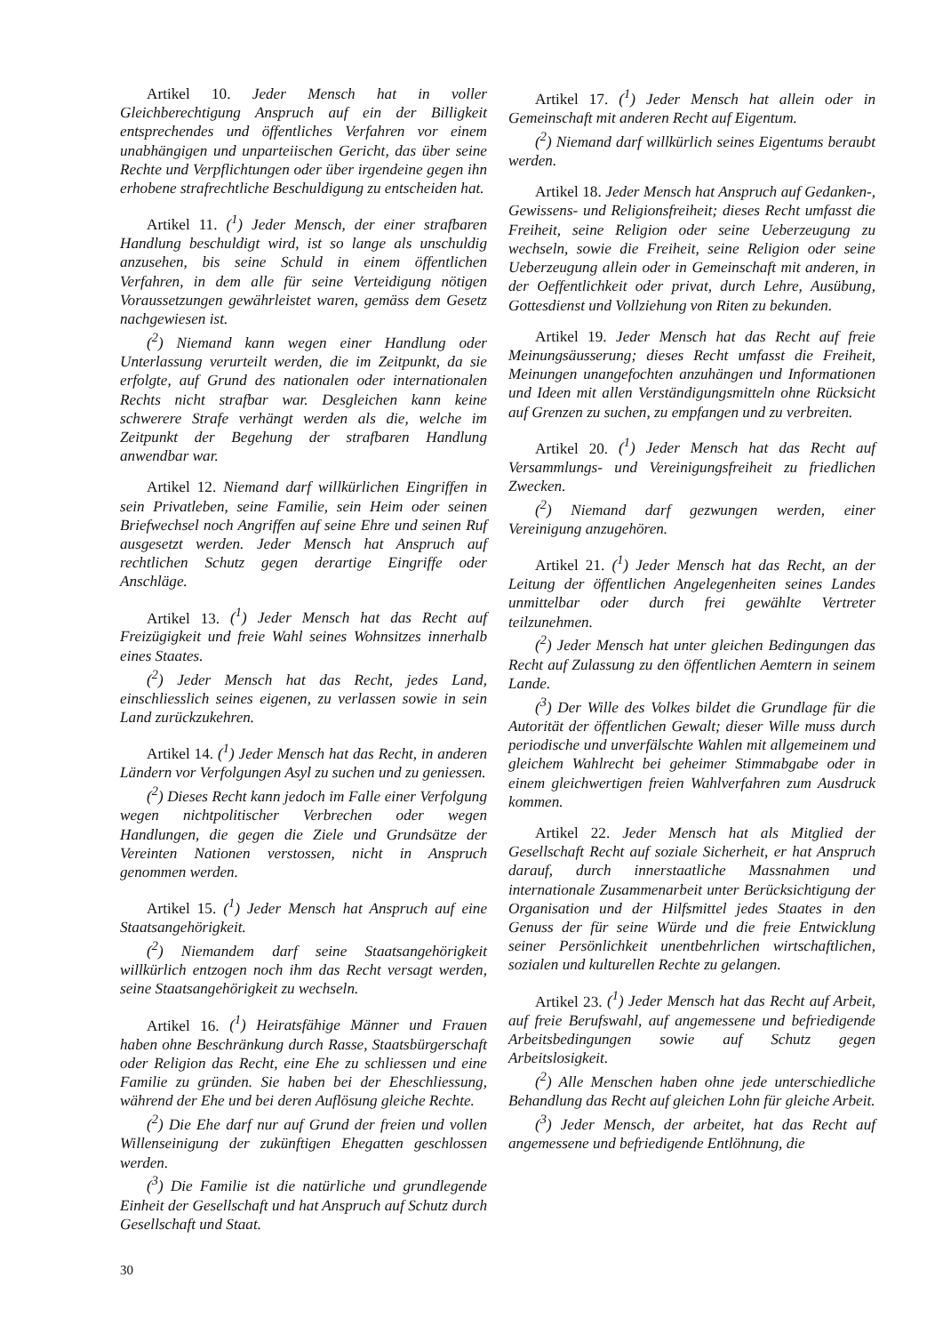Artikel 10. Jeder Mensch hat in voller Gleichberechtigung Anspruch auf ein der Billigkeit entsprechendes und öffentliches Verfahren vor einem unabhängigen und unparteiischen Gericht, das über seine Rechte und Verpflichtungen oder über irgendeine gegen ihn erhobene strafrechtliche Beschuldigung zu entscheiden hat.
Artikel 11. (<sup>1</sup>) Jeder Mensch, der einer strafbaren Handlung beschuldigt wird, ist so lange als unschuldig anzusehen, bis seine Schuld in einem öffentlichen Verfahren, in dem alle für seine Verteidigung nötigen Voraussetzungen gewährleistet waren, gemäss dem Gesetz nachgewiesen ist.
(<sup>2</sup>) Niemand kann wegen einer Handlung oder Unterlassung verurteilt werden, die im Zeitpunkt, da sie erfolgte, auf Grund des nationalen oder internationalen Rechts nicht strafbar war. Desgleichen kann keine schwerere Strafe verhängt werden als die, welche im Zeitpunkt der Begehung der strafbaren Handlung anwendbar war.
Artikel 12. Niemand darf willkürlichen Eingriffen in sein Privatleben, seine Familie, sein Heim oder seinen Briefwechsel noch Angriffen auf seine Ehre und seinen Ruf ausgesetzt werden. Jeder Mensch hat Anspruch auf rechtlichen Schutz gegen derartige Eingriffe oder Anschläge.
Artikel 13. (<sup>1</sup>) Jeder Mensch hat das Recht auf Freizügigkeit und freie Wahl seines Wohnsitzes innerhalb eines Staates.
(<sup>2</sup>) Jeder Mensch hat das Recht, jedes Land, einschliesslich seines eigenen, zu verlassen sowie in sein Land zurückzukehren.
Artikel 14. (<sup>1</sup>) Jeder Mensch hat das Recht, in anderen Ländern vor Verfolgungen Asyl zu suchen und zu geniessen.
(<sup>2</sup>) Dieses Recht kann jedoch im Falle einer Verfolgung wegen nichtpolitischer Verbrechen oder wegen Handlungen, die gegen die Ziele und Grundsätze der Vereinten Nationen verstossen, nicht in Anspruch genommen werden.
Artikel 15. (<sup>1</sup>) Jeder Mensch hat Anspruch auf eine Staatsangehörigkeit.
(<sup>2</sup>) Niemandem darf seine Staatsangehörigkeit willkürlich entzogen noch ihm das Recht versagt werden, seine Staatsangehörigkeit zu wechseln.
Artikel 16. (<sup>1</sup>) Heiratsfähige Männer und Frauen haben ohne Beschränkung durch Rasse, Staatsbürgerschaft oder Religion das Recht, eine Ehe zu schliessen und eine Familie zu gründen. Sie haben bei der Eheschliessung, während der Ehe und bei deren Auflösung gleiche Rechte.
(<sup>2</sup>) Die Ehe darf nur auf Grund der freien und vollen Willenseinigung der zukünftigen Ehegatten geschlossen werden.
(<sup>3</sup>) Die Familie ist die natürliche und grundlegende Einheit der Gesellschaft und hat Anspruch auf Schutz durch Gesellschaft und Staat.
Artikel 17. (<sup>1</sup>) Jeder Mensch hat allein oder in Gemeinschaft mit anderen Recht auf Eigentum.
(<sup>2</sup>) Niemand darf willkürlich seines Eigentums beraubt werden.
Artikel 18. Jeder Mensch hat Anspruch auf Gedanken-, Gewissens- und Religionsfreiheit; dieses Recht umfasst die Freiheit, seine Religion oder seine Ueberzeugung zu wechseln, sowie die Freiheit, seine Religion oder seine Ueberzeugung allein oder in Gemeinschaft mit anderen, in der Oeffentlichkeit oder privat, durch Lehre, Ausübung, Gottesdienst und Vollziehung von Riten zu bekunden.
Artikel 19. Jeder Mensch hat das Recht auf freie Meinungsäusserung; dieses Recht umfasst die Freiheit, Meinungen unangefochten anzuhängen und Informationen und Ideen mit allen Verständigungsmitteln ohne Rücksicht auf Grenzen zu suchen, zu empfangen und zu verbreiten.
Artikel 20. (<sup>1</sup>) Jeder Mensch hat das Recht auf Versammlungs- und Vereinigungsfreiheit zu friedlichen Zwecken.
(<sup>2</sup>) Niemand darf gezwungen werden, einer Vereinigung anzugehören.
Artikel 21. (<sup>1</sup>) Jeder Mensch hat das Recht, an der Leitung der öffentlichen Angelegenheiten seines Landes unmittelbar oder durch frei gewählte Vertreter teilzunehmen.
(<sup>2</sup>) Jeder Mensch hat unter gleichen Bedingungen das Recht auf Zulassung zu den öffentlichen Aemtern in seinem Lande.
(<sup>3</sup>) Der Wille des Volkes bildet die Grundlage für die Autorität der öffentlichen Gewalt; dieser Wille muss durch periodische und unverfälschte Wahlen mit allgemeinem und gleichem Wahlrecht bei geheimer Stimmabgabe oder in einem gleichwertigen freien Wahlverfahren zum Ausdruck kommen.
Artikel 22. Jeder Mensch hat als Mitglied der Gesellschaft Recht auf soziale Sicherheit, er hat Anspruch darauf, durch innerstaatliche Massnahmen und internationale Zusammenarbeit unter Berücksichtigung der Organisation und der Hilfsmittel jedes Staates in den Genuss der für seine Würde und die freie Entwicklung seiner Persönlichkeit unentbehrlichen wirtschaftlichen, sozialen und kulturellen Rechte zu gelangen.
Artikel 23. (<sup>1</sup>) Jeder Mensch hat das Recht auf Arbeit, auf freie Berufswahl, auf angemessene und befriedigende Arbeitsbedingungen sowie auf Schutz gegen Arbeitslosigkeit.
(<sup>2</sup>) Alle Menschen haben ohne jede unterschiedliche Behandlung das Recht auf gleichen Lohn für gleiche Arbeit.
(<sup>3</sup>) Jeder Mensch, der arbeitet, hat das Recht auf angemessene und befriedigende Entlöhnung, die
30